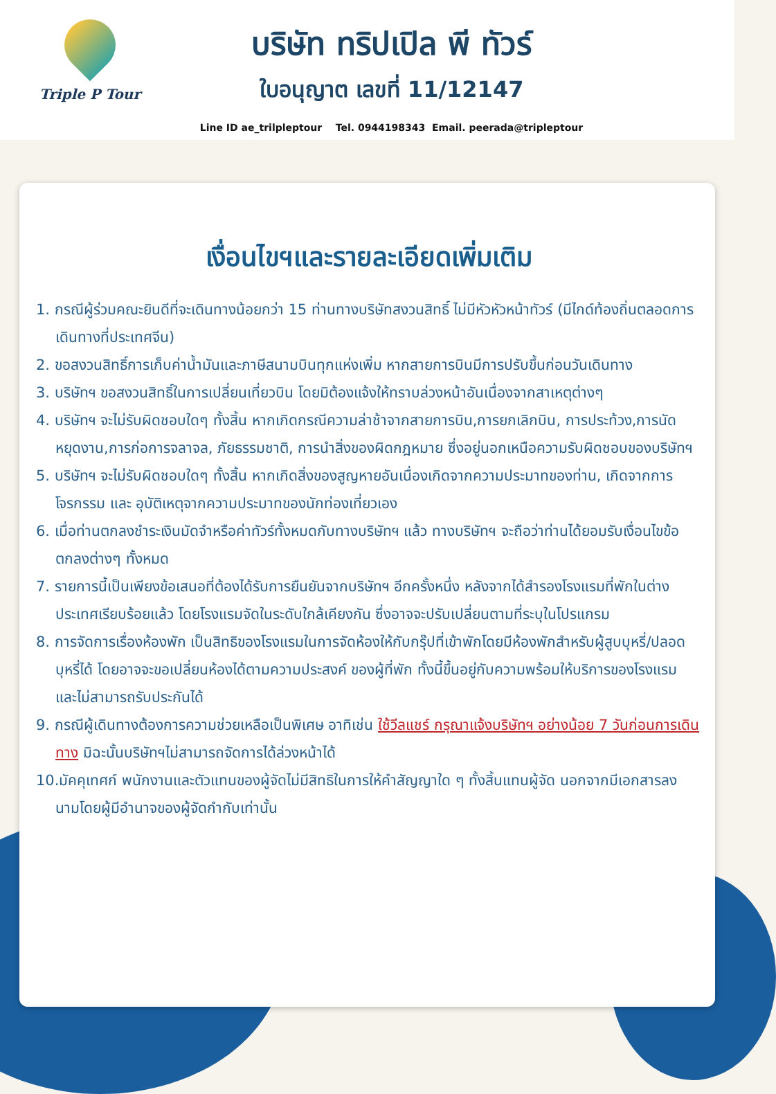Triple P Tour
บริษัท ทริปเปิล พี ทัวร์
ใบอนุญาต เลขที่ 11/12147
Line ID ae_trilpleptour Tel. 0944198343 Email. peerada@tripleptour
เงื่อนไขฯและรายละเอียดเพิ่มเติม
1. กรณีผู้ร่วมคณะยินดีที่จะเดินทางน้อยกว่า 15 ท่านทางบริษัทสงวนสิทธิ์ ไม่มีหัวหัวหน้าทัวร์ (มีไกด์ท้องถิ่นตลอดการเดินทางที่ประเทศจีน)
2. ขอสงวนสิทธิ์การเก็บค่าน้ำมันและภาษีสนามบินทุกแห่งเพิ่ม หากสายการบินมีการปรับขึ้นก่อนวันเดินทาง
3. บริษัทฯ ขอสงวนสิทธิ์ในการเปลี่ยนเที่ยวบิน โดยมิต้องแจ้งให้ทราบล่วงหน้าอันเนื่องจากสาเหตุต่างๆ
4. บริษัทฯ จะไม่รับผิดชอบใดๆ ทั้งสิ้น หากเกิดกรณีความล่าช้าจากสายการบิน,การยกเลิกบิน, การประท้วง,การนัดหยุดงาน,การก่อการจลาจล, ภัยธรรมชาติ, การนำสิ่งของผิดกฎหมาย ซึ่งอยู่นอกเหนือความรับผิดชอบของบริษัทฯ
5. บริษัทฯ จะไม่รับผิดชอบใดๆ ทั้งสิ้น หากเกิดสิ่งของสูญหายอันเนื่องเกิดจากความประมาทของท่าน, เกิดจากการโจรกรรม และ อุบัติเหตุจากความประมาทของนักท่องเที่ยวเอง
6. เมื่อท่านตกลงชำระเงินมัดจำหรือค่าทัวร์ทั้งหมดกับทางบริษัทฯ แล้ว ทางบริษัทฯ จะถือว่าท่านได้ยอมรับเงื่อนไขข้อตกลงต่างๆ ทั้งหมด
7. รายการนี้เป็นเพียงข้อเสนอที่ต้องได้รับการยืนยันจากบริษัทฯ อีกครั้งหนึ่ง หลังจากได้สำรองโรงแรมที่พักในต่างประเทศเรียบร้อยแล้ว โดยโรงแรมจัดในระดับใกล้เคียงกัน ซึ่งอาจจะปรับเปลี่ยนตามที่ระบุในโปรแกรม
8. การจัดการเรื่องห้องพัก เป็นสิทธิของโรงแรมในการจัดห้องให้กับกรุ๊ปที่เข้าพักโดยมีห้องพักสำหรับผู้สูบบุหรี่/ปลอดบุหรี่ได้ โดยอาจจะขอเปลี่ยนห้องได้ตามความประสงค์ ของผู้ที่พัก ทั้งนี้ขึ้นอยู่กับความพร้อมให้บริการของโรงแรม และไม่สามารถรับประกันได้
9. กรณีผู้เดินทางต้องการความช่วยเหลือเป็นพิเศษ อาทิเช่น ใช้วีลแชร์ กรุณาแจ้งบริษัทฯ อย่างน้อย 7 วันก่อนการเดินทาง มิฉะนั้นบริษัทฯไม่สามารถจัดการได้ล่วงหน้าได้
10.มัคคุเทศก์ พนักงานและตัวแทนของผู้จัดไม่มีสิทธิในการให้คำสัญญาใด ๆ ทั้งสิ้นแทนผู้จัด นอกจากมีเอกสารลงนามโดยผู้มีอำนาจของผู้จัดกำกับเท่านั้น